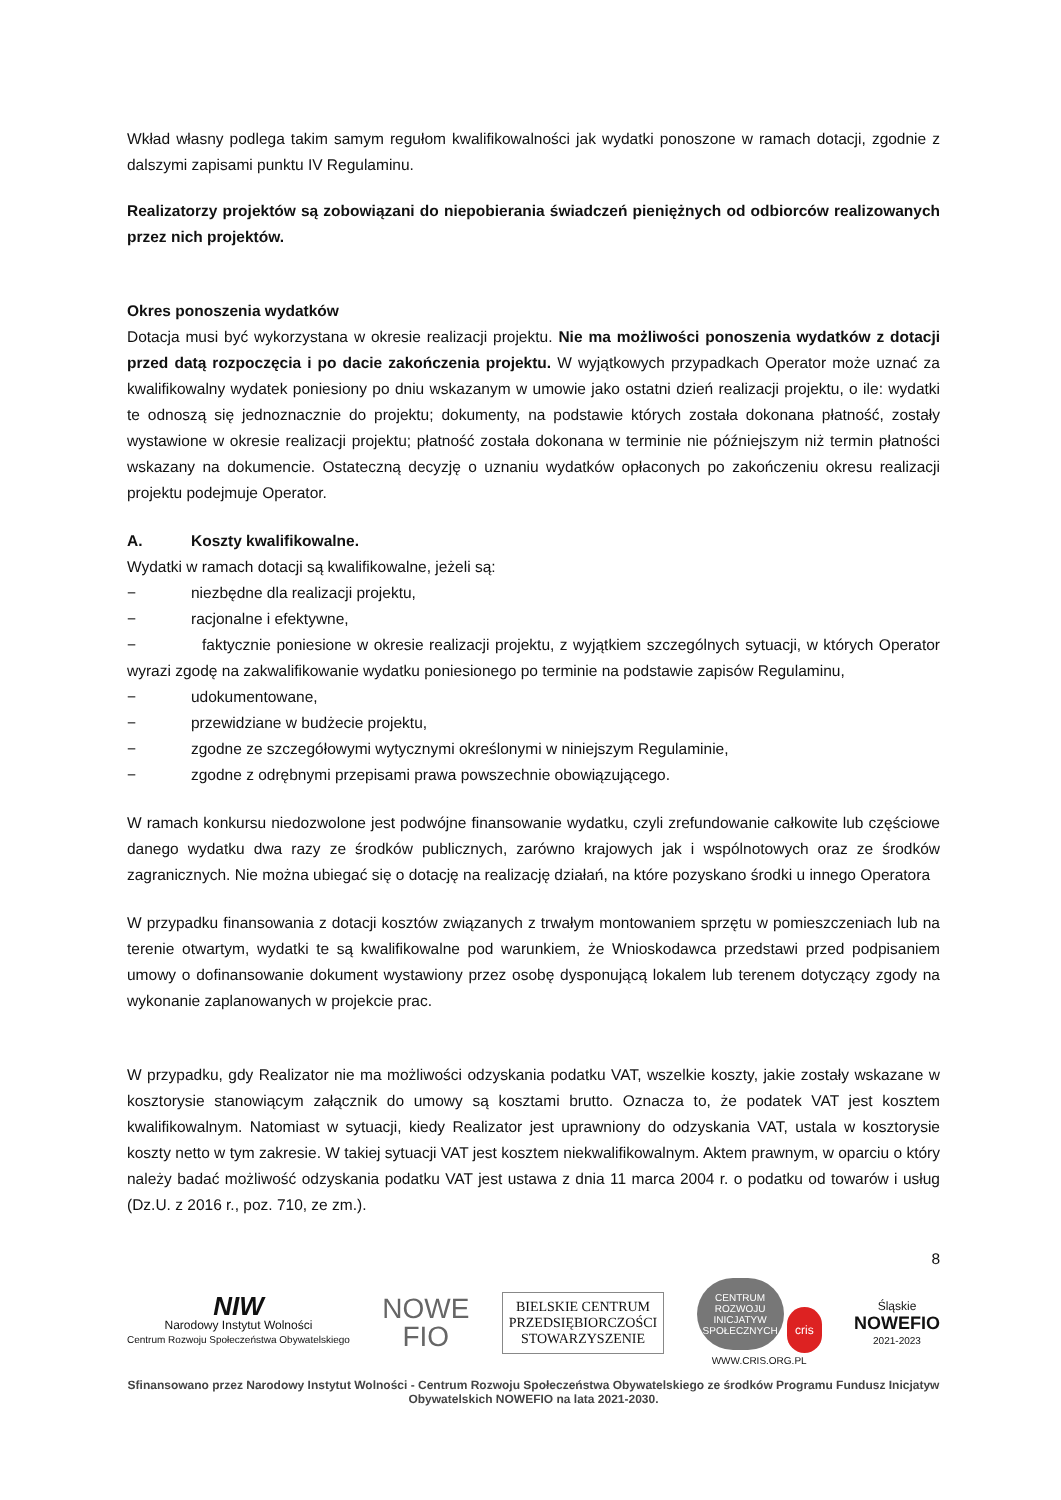Wkład własny podlega takim samym regułom kwalifikowalności jak wydatki ponoszone w ramach dotacji, zgodnie z dalszymi zapisami punktu IV Regulaminu.
Realizatorzy projektów są zobowiązani do niepobierania świadczeń pieniężnych od odbiorców realizowanych przez nich projektów.
Okres ponoszenia wydatków
Dotacja musi być wykorzystana w okresie realizacji projektu. Nie ma możliwości ponoszenia wydatków z dotacji przed datą rozpoczęcia i po dacie zakończenia projektu. W wyjątkowych przypadkach Operator może uznać za kwalifikowalny wydatek poniesiony po dniu wskazanym w umowie jako ostatni dzień realizacji projektu, o ile: wydatki te odnoszą się jednoznacznie do projektu; dokumenty, na podstawie których została dokonana płatność, zostały wystawione w okresie realizacji projektu; płatność została dokonana w terminie nie późniejszym niż termin płatności wskazany na dokumencie. Ostateczną decyzję o uznaniu wydatków opłaconych po zakończeniu okresu realizacji projektu podejmuje Operator.
A. Koszty kwalifikowalne.
Wydatki w ramach dotacji są kwalifikowalne, jeżeli są:
− niezbędne dla realizacji projektu,
− racjonalne i efektywne,
− faktycznie poniesione w okresie realizacji projektu, z wyjątkiem szczególnych sytuacji, w których Operator wyrazi zgodę na zakwalifikowanie wydatku poniesionego po terminie na podstawie zapisów Regulaminu,
− udokumentowane,
− przewidziane w budżecie projektu,
− zgodne ze szczegółowymi wytycznymi określonymi w niniejszym Regulaminie,
− zgodne z odrębnymi przepisami prawa powszechnie obowiązującego.
W ramach konkursu niedozwolone jest podwójne finansowanie wydatku, czyli zrefundowanie całkowite lub częściowe danego wydatku dwa razy ze środków publicznych, zarówno krajowych jak i wspólnotowych oraz ze środków zagranicznych. Nie można ubiegać się o dotację na realizację działań, na które pozyskano środki u innego Operatora
W przypadku finansowania z dotacji kosztów związanych z trwałym montowaniem sprzętu w pomieszczeniach lub na terenie otwartym, wydatki te są kwalifikowalne pod warunkiem, że Wnioskodawca przedstawi przed podpisaniem umowy o dofinansowanie dokument wystawiony przez osobę dysponującą lokalem lub terenem dotyczący zgody na wykonanie zaplanowanych w projekcie prac.
W przypadku, gdy Realizator nie ma możliwości odzyskania podatku VAT, wszelkie koszty, jakie zostały wskazane w kosztorysie stanowiącym załącznik do umowy są kosztami brutto. Oznacza to, że podatek VAT jest kosztem kwalifikowalnym. Natomiast w sytuacji, kiedy Realizator jest uprawniony do odzyskania VAT, ustala w kosztorysie koszty netto w tym zakresie. W takiej sytuacji VAT jest kosztem niekwalifikowalnym. Aktem prawnym, w oparciu o który należy badać możliwość odzyskania podatku VAT jest ustawa z dnia 11 marca 2004 r. o podatku od towarów i usług (Dz.U. z 2016 r., poz. 710, ze zm.).
8
NIW
Narodowy Instytut Wolności
Centrum Rozwoju Społeczeństwa Obywatelskiego
NOWE
FIO
BIELSKIE CENTRUM
PRZEDSIĘBIORCZOŚCI
STOWARZYSZENIE
CENTRUM
ROZWOJU
INICJATYW
SPOŁECZNYCH cris
WWW.CRIS.ORG.PL
Śląskie
NOWEFIO
2021-2023
Sfinansowano przez Narodowy Instytut Wolności - Centrum Rozwoju Społeczeństwa Obywatelskiego ze środków Programu Fundusz Inicjatyw Obywatelskich NOWEFIO na lata 2021-2030.